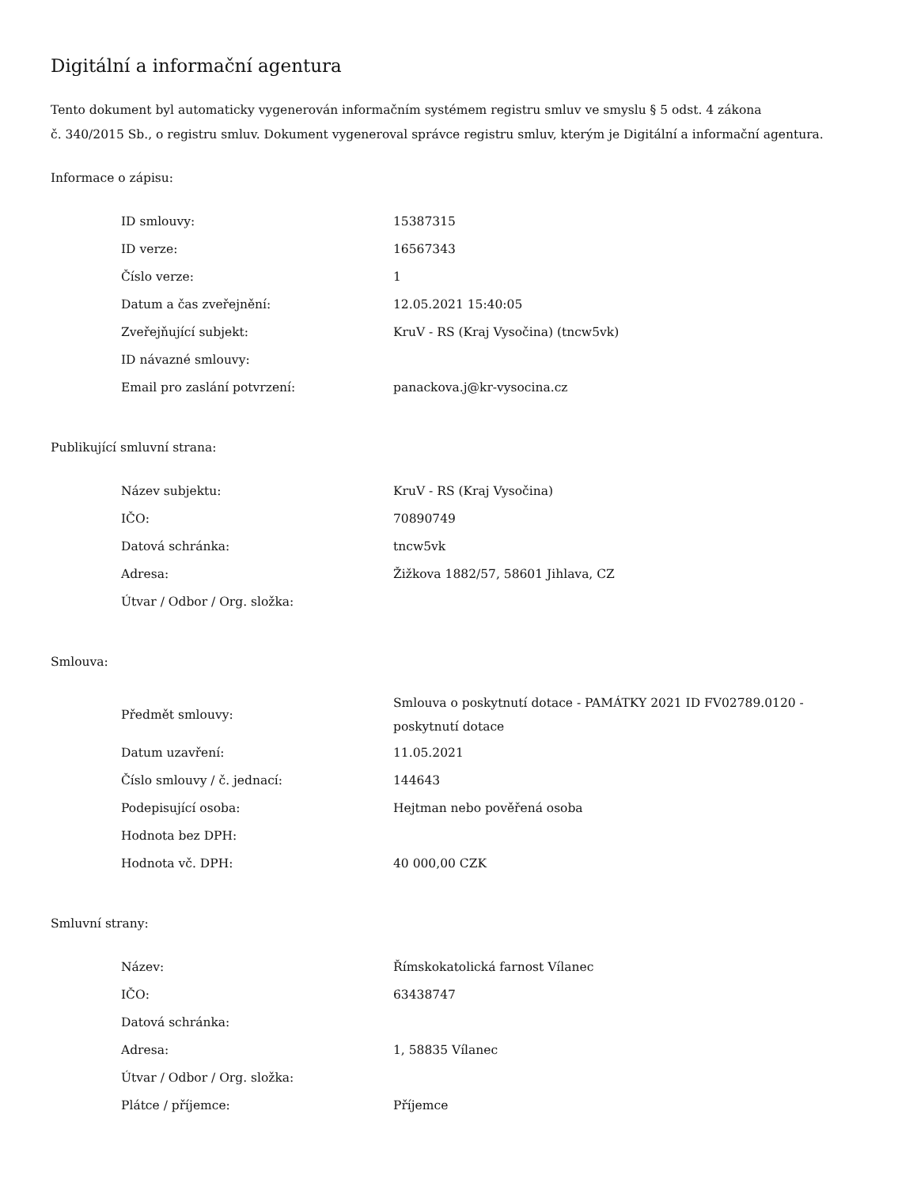Digitální a informační agentura
Tento dokument byl automaticky vygenerován informačním systémem registru smluv ve smyslu § 5 odst. 4 zákona
č. 340/2015 Sb., o registru smluv. Dokument vygeneroval správce registru smluv, kterým je Digitální a informační agentura.
Informace o zápisu:
| ID smlouvy: | 15387315 |
| ID verze: | 16567343 |
| Číslo verze: | 1 |
| Datum a čas zveřejnění: | 12.05.2021 15:40:05 |
| Zveřejňující subjekt: | KruV - RS (Kraj Vysočina) (tncw5vk) |
| ID návazné smlouvy: | |
| Email pro zaslání potvrzení: | panackova.j@kr-vysocina.cz |
Publikující smluvní strana:
| Název subjektu: | KruV - RS (Kraj Vysočina) |
| IČO: | 70890749 |
| Datová schránka: | tncw5vk |
| Adresa: | Žižkova 1882/57, 58601 Jihlava, CZ |
| Útvar / Odbor / Org. složka: | |
Smlouva:
| Předmět smlouvy: | Smlouva o poskytnutí dotace - PAMÁTKY 2021 ID FV02789.0120 - poskytnutí dotace |
| Datum uzavření: | 11.05.2021 |
| Číslo smlouvy / č. jednací: | 144643 |
| Podepisující osoba: | Hejtman nebo pověřená osoba |
| Hodnota bez DPH: | |
| Hodnota vč. DPH: | 40 000,00 CZK |
Smluvní strany:
| Název: | Římskokatolická farnost Vílanec |
| IČO: | 63438747 |
| Datová schránka: | |
| Adresa: | 1, 58835 Vílanec |
| Útvar / Odbor / Org. složka: | |
| Plátce / příjemce: | Příjemce |